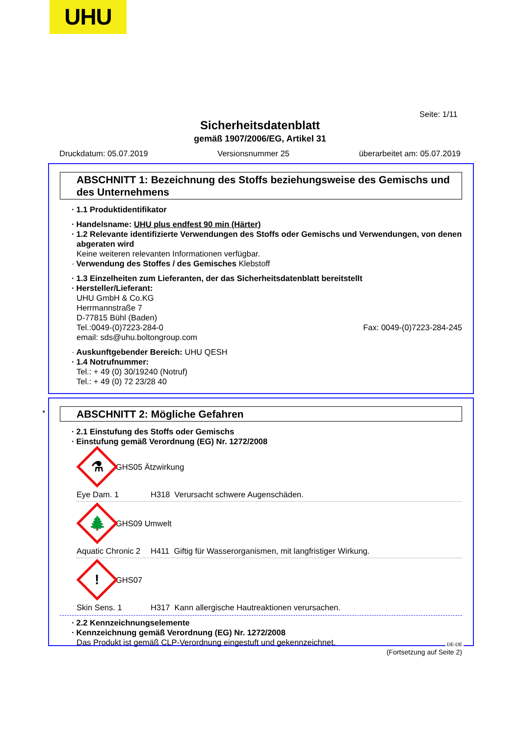UHU
Seite: 1/11
Sicherheitsdatenblatt
gemäß 1907/2006/EG, Artikel 31
Druckdatum: 05.07.2019 Versionsnummer 25 überarbeitet am: 05.07.2019
ABSCHNITT 1: Bezeichnung des Stoffs beziehungsweise des Gemischs und des Unternehmens
· 1.1 Produktidentifikator
· Handelsname: UHU plus endfest 90 min (Härter)
· 1.2 Relevante identifizierte Verwendungen des Stoffs oder Gemischs und Verwendungen, von denen abgeraten wird
Keine weiteren relevanten Informationen verfügbar.
· Verwendung des Stoffes / des Gemisches Klebstoff
· 1.3 Einzelheiten zum Lieferanten, der das Sicherheitsdatenblatt bereitstellt
· Hersteller/Lieferant:
UHU GmbH & Co.KG
Herrmannstraße 7
D-77815 Bühl (Baden)
Tel.:0049-(0)7223-284-0 Fax: 0049-(0)7223-284-245
email: sds@uhu.boltongroup.com
· Auskunftgebender Bereich: UHU QESH
· 1.4 Notrufnummer:
Tel.: + 49 (0) 30/19240 (Notruf)
Tel.: + 49 (0) 72 23/28 40
*
ABSCHNITT 2: Mögliche Gefahren
· 2.1 Einstufung des Stoffs oder Gemischs
· Einstufung gemäß Verordnung (EG) Nr. 1272/2008
⚗
GHS05 Ätzwirkung
Eye Dam. 1 H318 Verursacht schwere Augenschäden.
🌲
GHS09 Umwelt
Aquatic Chronic 2 H411 Giftig für Wasserorganismen, mit langfristiger Wirkung.
!
GHS07
Skin Sens. 1 H317 Kann allergische Hautreaktionen verursachen.
· 2.2 Kennzeichnungselemente
· Kennzeichnung gemäß Verordnung (EG) Nr. 1272/2008
Das Produkt ist gemäß CLP-Verordnung eingestuft und gekennzeichnet.
(Fortsetzung auf Seite 2)
DE-DE